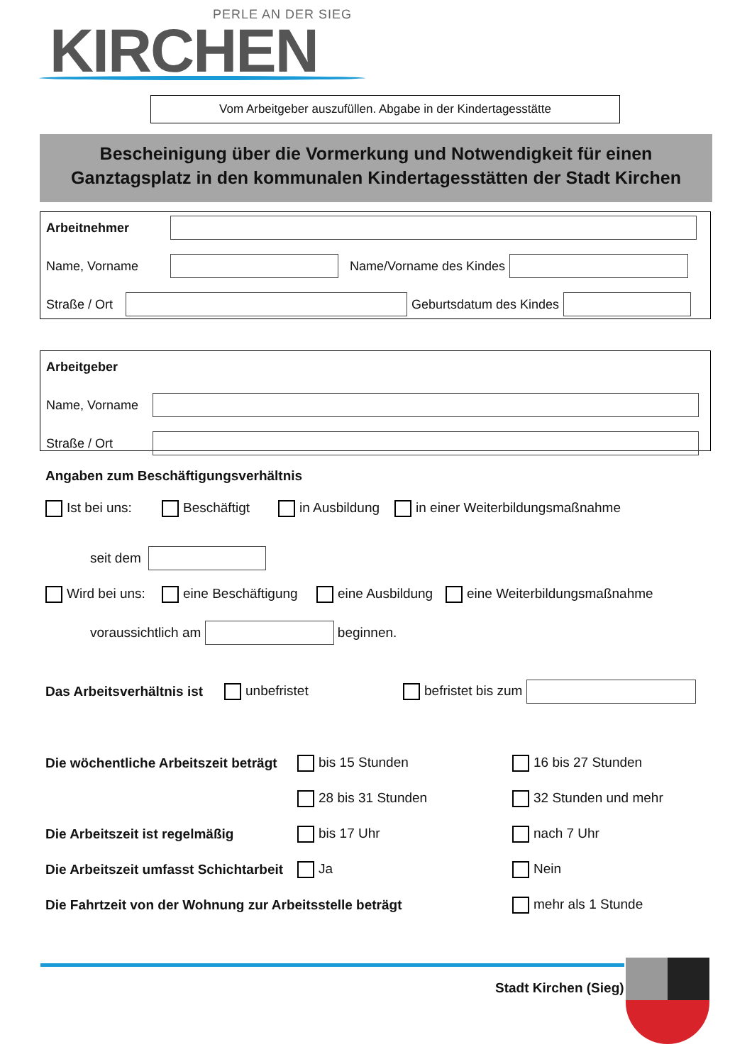PERLE AN DER SIEG
KIRCHEN
Vom Arbeitgeber auszufüllen. Abgabe in der Kindertagesstätte
Bescheinigung über die Vormerkung und Notwendigkeit für einen
Ganztagsplatz in den kommunalen Kindertagesstätten der Stadt Kirchen
Arbeitnehmer
Name, Vorname Name/Vorname des Kindes
Straße / Ort
Geburtsdatum des Kindes
Arbeitgeber
Name, Vorname
Straße / Ort
Angaben zum Beschäftigungsverhältnis
Ist bei uns: Beschäftigt in Ausbildung in einer Weiterbildungsmaßnahme
seit dem
Wird bei uns: eine Beschäftigung eine Ausbildung eine Weiterbildungsmaßnahme
voraussichtlich am
beginnen.
Das Arbeitsverhältnis ist unbefristet befristet bis zum
Die wöchentliche Arbeitszeit beträgt bis 15 Stunden 16 bis 27 Stunden
28 bis 31 Stunden 32 Stunden und mehr
Die Arbeitszeit ist regelmäßig bis 17 Uhr nach 7 Uhr
Die Arbeitszeit umfasst Schichtarbeit Ja Nein
Die Fahrtzeit von der Wohnung zur Arbeitsstelle beträgt mehr als 1 Stunde
Stadt Kirchen (Sieg)